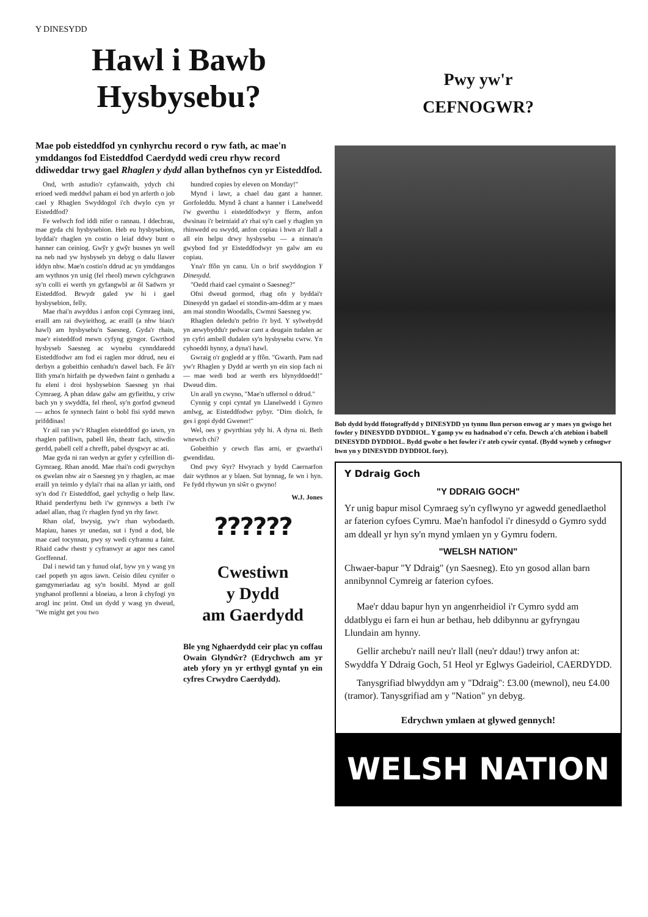Y DINESYDD
Hawl i Bawb
Hysbysebu?
Mae pob eisteddfod yn cynhyrchu record o ryw fath, ac mae'n ymddangos fod Eisteddfod Caerdydd wedi creu rhyw record ddiweddar trwy gael Rhaglen y dydd allan bythefnos cyn yr Eisteddfod.
Ond, wrth astudio'r cyfanwaith, ydych chi erioed wedi meddwl paham ei bod yn arferth o job cael y Rhaglen Swyddogol i'ch dwylo cyn yr Eisteddfod?
Fe welwch fod iddi nifer o rannau. I ddechrau, mae gyda chi hysbysebion. Heb eu hysbysebion, byddai'r rhaglen yn costio o leiaf ddwy bunt o hanner can ceiniog. Gwŷr y gwŷr busnes yn well na neb nad yw hysbyseb yn debyg o dalu llawer iddyn nhw. Mae'n costio'n ddrud ac yn ymddangos am wythnos yn unig (fel rheol) mewn cylchgrawn sy'n colli ei werth yn gyfangwbl ar ôl Sadwrn yr Eisteddfod. Brwydr galed yw hi i gael hysbysebion, felly.
Mae rhai'n awyddus i anfon copi Cymraeg inni, eraill am rai dwyieithog, ac eraill (a nhw biau'r hawl) am hysbysebu'n Saesneg. Gyda'r rhain, mae'r eisteddfod mewn cyfyng gyngor. Gwrthod hysbyseb Saesneg ac wynebu cynnddaredd Eisteddfodwr am fod ei raglen mor ddrud, neu ei derbyn a gobeithio cenhadu'n dawel bach. Fe âi'r llith yma'n hirfaith pe dywedwn faint o genhadu a fu eleni i droi hysbysebion Saesneg yn rhai Cymraeg. A phan ddaw galw am gyfieithu, y criw bach yn y swyddfa, fel rheol, sy'n gorfod gwneud — achos fe synnech faint o bobl fisi sydd mewn prifddinas!
Yr ail ran yw'r Rhaglen eisteddfod go iawn, yn rhaglen pafiliwn, pabell lên, theatr fach, stiwdio gerdd, pabell celf a chrefft, pabel dysgwyr ac ati.
Mae gyda ni ran wedyn ar gyfer y cyfeillion di-Gymraeg. Rhan anodd. Mae rhai'n codi gwrychyn os gwelan nhw air o Saesneg yn y rhaglen, ac mae eraill yn teimlo y dylai'r rhai na allan yr iaith, ond sy'n dod i'r Eisteddfod, gael ychydig o help llaw. Rhaid penderfynu beth i'w gynnwys a beth i'w adael allan, rhag i'r rhaglen fynd yn rhy fawr.
Rhan olaf, bwysig, yw'r rhan wybodaeth. Mapiau, hanes yr unedau, sut i fynd a dod, ble mae cael tocynnau, pwy sy wedi cyfrannu a faint. Rhaid cadw rhestr y cyfranwyr ar agor nes canol Gorffennaf.
Dal i newid tan y funud olaf, byw yn y wasg yn cael popeth yn agos iawn. Ceisio dileu cynifer o gamgymeriadau ag sy'n bosibl. Mynd ar goll ynghanol proflenni a bloeiau, a bron â chyfogi yn arogl inc print. Ond un dydd y wasg yn dweud, "We might get you two
hundred copies by eleven on Monday!"
Mynd i lawr, a chael dau gant a hanner. Gorfoleddu. Mynd â chant a hanner i Lanelwedd i'w gwerthu i eisteddfodwyr y fferm, anfon dwsinau i'r beirniaid a'r rhai sy'n cael y rhaglen yn rhinwedd eu swydd, anfon copiau i hwn a'r llall a all ein helpu drwy hysbysebu — a ninnau'n gwybod fod yr Eisteddfodwyr yn galw am eu copiau.
Yna'r ffôn yn canu. Un o brif swyddogion Y Dinesydd.
"Oedd rhaid cael cymaint o Saesneg?"
Ofni dweud gormod, rhag ofn y byddai'r Dinesydd yn gadael ei stondin-am-ddim ar y maes am mai stondin Woodalls, Cwmni Saesneg yw.
Rhaglen deledu'n pefrio i'r byd. Y sylwebydd yn anwybyddu'r pedwar cant a deugain tudalen ac yn cyfri ambell dudalen sy'n hysbysebu cwrw. Yn cyhoeddi hynny, a dyna'i hawl.
Gwraig o'r gogledd ar y ffôn. "Gwarth. Pam nad yw'r Rhaglen y Dydd ar werth yn ein siop fach ni — mae wedi bod ar werth ers blynyddoedd!" Dweud dim.
Un arall yn cwyno, "Mae'n uffernol o ddrud."
Cynnig y copi cyntaf yn Llanelwedd i Gymro amlwg, ac Eisteddfodwr pybyr. "Dim diolch, fe ges i gopi dydd Gwener!"
Wel, oes y gwyrthiau ydy hi. A dyna ni. Beth wnewch chi?
Gobeithio y cewch flas arni, er gwaetha'i gwendidau.
Ond pwy ŵyr? Hwyrach y bydd Caernarfon dair wythnos ar y blaen. Sut bynnag, fe wn i hyn. Fe fydd rhywun yn siŵr o gwyno!
W.J. Jones
??????
Cwestiwn
y Dydd
am Gaerdydd
Ble yng Nghaerdydd ceir plac yn coffau Owain Glyndŵr? (Edrychwch am yr ateb yfory yn yr erthygl gyntaf yn ein cyfres Crwydro Caerdydd).
Pwy yw'r
CEFNOGWR?
Bob dydd bydd ffotograffydd y DINESYDD yn tynnu llun person enwog ar y maes yn gwisgo het fowler y DINESYDD DYDDIOL. Y gamp yw eu hadnabod o'r cefn. Dewch a'ch atebion i babell DINESYDD DYDDIOL. Bydd gwobr o het fowler i'r ateb cywir cyntaf. (Bydd wyneb y cefnogwr hwn yn y DINESYDD DYDDIOL fory).
Y Ddraig Goch
"Y DDRAIG GOCH"
Yr unig bapur misol Cymraeg sy'n cyflwyno yr agwedd genedlaethol ar faterion cyfoes Cymru. Mae'n hanfodol i'r dinesydd o Gymro sydd am ddeall yr hyn sy'n mynd ymlaen yn y Gymru fodern.
"WELSH NATION"
Chwaer-bapur "Y Ddraig" (yn Saesneg). Eto yn gosod allan barn annibynnol Cymreig ar faterion cyfoes.
Mae'r ddau bapur hyn yn angenrheidiol i'r Cymro sydd am ddatblygu ei farn ei hun ar bethau, heb ddibynnu ar gyfryngau Llundain am hynny.
Gellir archebu'r naill neu'r llall (neu'r ddau!) trwy anfon at: Swyddfa Y Ddraig Goch, 51 Heol yr Eglwys Gadeiriol, CAERDYDD.
Tanysgrifiad blwyddyn am y "Ddraig": £3.00 (mewnol), neu £4.00 (tramor). Tanysgrifiad am y "Nation" yn debyg.
Edrychwn ymlaen at glywed gennych!
WELSH NATION